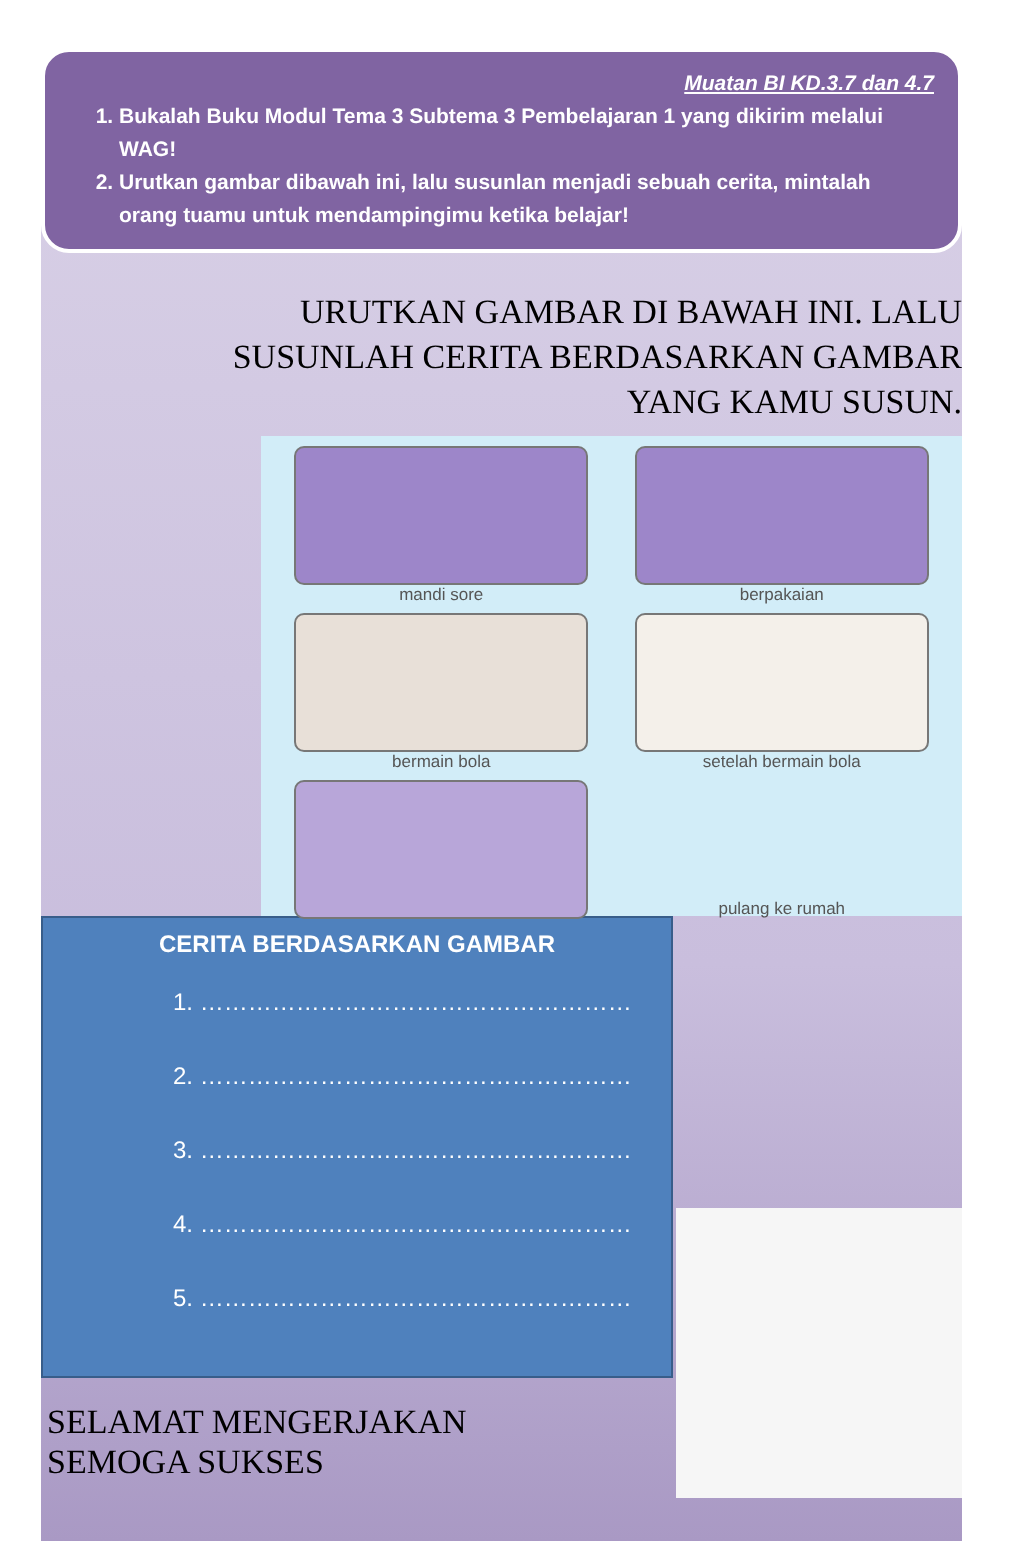Muatan BI KD.3.7 dan 4.7
1. Bukalah Buku Modul Tema 3 Subtema 3 Pembelajaran 1 yang dikirim melalui WAG!
2. Urutkan gambar dibawah ini, lalu susunlan menjadi sebuah cerita, mintalah orang tuamu untuk mendampingimu ketika belajar!
URUTKAN GAMBAR DI BAWAH INI. LALU SUSUNLAH CERITA BERDASARKAN GAMBAR YANG KAMU SUSUN.
mandi sore
berpakaian
bermain bola
setelah bermain bola
pulang ke rumah
CERITA BERDASARKAN GAMBAR
1. ………………………………………………
2. ………………………………………………
3. ………………………………………………
4. ………………………………………………
5. ………………………………………………
SELAMAT MENGERJAKAN
SEMOGA SUKSES